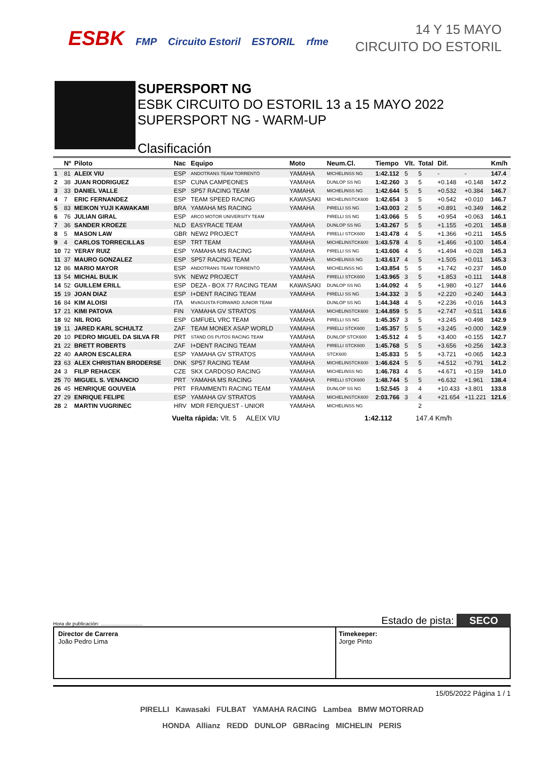ESBK FMP Circuito Estoril ESTORIL rfme
14 Y 15 MAYO
CIRCUITO DO ESTORIL
SUPERSPORT NG
ESBK CIRCUITO DO ESTORIL 13 a 15 MAYO 2022
SUPERSPORT NG - WARM-UP
Clasificación
| | Nº | Piloto | Nac | Equipo | Moto | Neum.Cl. | Tiempo | Vlt. | Total | Dif. | | Km/h |
| --- | --- | --- | --- | --- | --- | --- | --- | --- | --- | --- | --- | --- |
| 1 | 81 | ALEIX VIU | ESP | ANDOTRANS TEAM TORRENTÓ | YAMAHA | MICHELINSS NG | 1:42.112 | 5 | 5 | - | - | 147.4 |
| 2 | 38 | JUAN RODRIGUEZ | ESP | CUNA CAMPEONES | YAMAHA | DUNLOP SS NG | 1:42.260 | 3 | 5 | +0.148 | +0.148 | 147.2 |
| 3 | 33 | DANIEL VALLE | ESP | SP57 RACING TEAM | YAMAHA | MICHELINSS NG | 1:42.644 | 5 | 5 | +0.532 | +0.384 | 146.7 |
| 4 | 7 | ERIC FERNANDEZ | ESP | TEAM SPEED RACING | KAWASAKI | MICHELINSTCK600 | 1:42.654 | 3 | 5 | +0.542 | +0.010 | 146.7 |
| 5 | 83 | MEIKON YUJI KAWAKAMI | BRA | YAMAHA MS RACING | YAMAHA | PIRELLI SS NG | 1:43.003 | 2 | 5 | +0.891 | +0.349 | 146.2 |
| 6 | 76 | JULIAN GIRAL | ESP | ARCO MOTOR UNIVERSITY TEAM | | PIRELLI SS NG | 1:43.066 | 5 | 5 | +0.954 | +0.063 | 146.1 |
| 7 | 36 | SANDER KROEZE | NLD | EASYRACE TEAM | YAMAHA | DUNLOP SS NG | 1:43.267 | 5 | 5 | +1.155 | +0.201 | 145.8 |
| 8 | 5 | MASON LAW | GBR | NEW2 PROJECT | YAMAHA | PIRELLI STCK600 | 1:43.478 | 4 | 5 | +1.366 | +0.211 | 145.5 |
| 9 | 4 | CARLOS TORRECILLAS | ESP | TRT TEAM | YAMAHA | MICHELINSTCK600 | 1:43.578 | 4 | 5 | +1.466 | +0.100 | 145.4 |
| 10 | 72 | YERAY RUIZ | ESP | YAMAHA MS RACING | YAMAHA | PIRELLI SS NG | 1:43.606 | 4 | 5 | +1.494 | +0.028 | 145.3 |
| 11 | 37 | MAURO GONZALEZ | ESP | SP57 RACING TEAM | YAMAHA | MICHELINSS NG | 1:43.617 | 4 | 5 | +1.505 | +0.011 | 145.3 |
| 12 | 86 | MARIO MAYOR | ESP | ANDOTRANS TEAM TORRENTÓ | YAMAHA | MICHELINSS NG | 1:43.854 | 5 | 5 | +1.742 | +0.237 | 145.0 |
| 13 | 54 | MICHAL BULIK | SVK | NEW2 PROJECT | YAMAHA | PIRELLI STCK600 | 1:43.965 | 3 | 5 | +1.853 | +0.111 | 144.8 |
| 14 | 52 | GUILLEM ERILL | ESP | DEZA - BOX 77 RACING TEAM | KAWASAKI | DUNLOP SS NG | 1:44.092 | 4 | 5 | +1.980 | +0.127 | 144.6 |
| 15 | 19 | JOAN DIAZ | ESP | I+DENT RACING TEAM | YAMAHA | PIRELLI SS NG | 1:44.332 | 3 | 5 | +2.220 | +0.240 | 144.3 |
| 16 | 84 | KIM ALOISI | ITA | MVAGUSTA FORWARD JUNIOR TEAM | | DUNLOP SS NG | 1:44.348 | 4 | 5 | +2.236 | +0.016 | 144.3 |
| 17 | 21 | KIMI PATOVA | FIN | YAMAHA GV STRATOS | YAMAHA | MICHELINSTCK600 | 1:44.859 | 5 | 5 | +2.747 | +0.511 | 143.6 |
| 18 | 92 | NIL ROIG | ESP | GMFUEL VRC TEAM | YAMAHA | PIRELLI SS NG | 1:45.357 | 3 | 5 | +3.245 | +0.498 | 142.9 |
| 19 | 11 | JARED KARL SCHULTZ | ZAF | TEAM MONEX ASAP WORLD | YAMAHA | PIRELLI STCK600 | 1:45.357 | 5 | 5 | +3.245 | +0.000 | 142.9 |
| 20 | 10 | PEDRO MIGUEL DA SILVA FR | PRT | STAND OS PUTOS RACING TEAM | YAMAHA | DUNLOP STCK600 | 1:45.512 | 4 | 5 | +3.400 | +0.155 | 142.7 |
| 21 | 22 | BRETT ROBERTS | ZAF | I+DENT RACING TEAM | YAMAHA | PIRELLI STCK600 | 1:45.768 | 5 | 5 | +3.656 | +0.256 | 142.3 |
| 22 | 40 | AARON ESCALERA | ESP | YAMAHA GV STRATOS | YAMAHA | STCK600 | 1:45.833 | 5 | 5 | +3.721 | +0.065 | 142.3 |
| 23 | 63 | ALEX CHRISTIAN BRODERSE | DNK | SP57 RACING TEAM | YAMAHA | MICHELINSTCK600 | 1:46.624 | 5 | 5 | +4.512 | +0.791 | 141.2 |
| 24 | 3 | FILIP REHACEK | CZE | SKX CARDOSO RACING | YAMAHA | MICHELINSS NG | 1:46.783 | 4 | 5 | +4.671 | +0.159 | 141.0 |
| 25 | 70 | MIGUEL S. VENANCIO | PRT | YAMAHA MS RACING | YAMAHA | PIRELLI STCK600 | 1:48.744 | 5 | 5 | +6.632 | +1.961 | 138.4 |
| 26 | 45 | HENRIQUE GOUVEIA | PRT | FRAMMENTI RACING TEAM | YAMAHA | DUNLOP SS NG | 1:52.545 | 3 | 4 | +10.433 | +3.801 | 133.8 |
| 27 | 29 | ENRIQUE FELIPE | ESP | YAMAHA GV STRATOS | YAMAHA | MICHELINSTCK600 | 2:03.766 | 3 | 4 | +21.654 | +11.221 | 121.6 |
| 28 | 2 | MARTIN VUGRINEC | HRV | MDR FERQUEST - UNIOR | YAMAHA | MICHELINSS NG | | | 2 | | | |
Vuelta rápida: Vlt. 5 ALEIX VIU 1:42.112 147.4 Km/h
Hora de publicación: .............................. Estado de pista: SECO
Director de Carrera
João Pedro Lima
Timekeeper:
Jorge Pinto
15/05/2022 Página 1 / 1
PIRELLI Kawasaki FULBAT YAMAHA RACING Lambea BMW MOTORRAD
HONDA Allianz REDD DUNLOP GBRacing MICHELIN PERIS